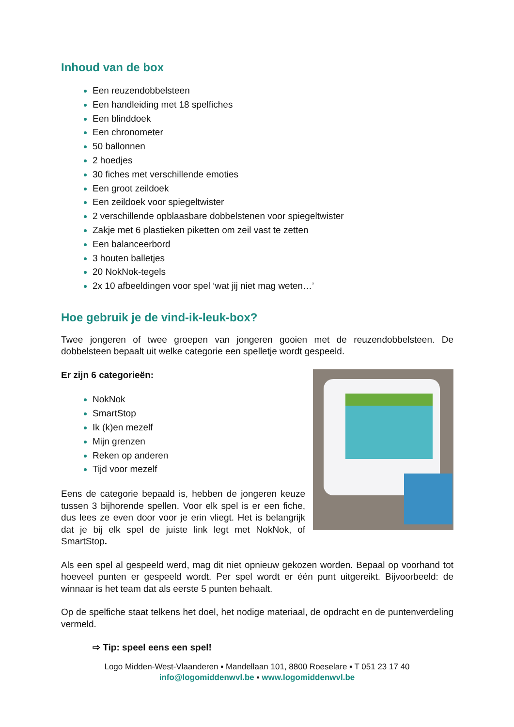Inhoud van de box
Een reuzendobbelsteen
Een handleiding met 18 spelfiches
Een blinddoek
Een chronometer
50 ballonnen
2 hoedjes
30 fiches met verschillende emoties
Een groot zeildoek
Een zeildoek voor spiegeltwister
2 verschillende opblaasbare dobbelstenen voor spiegeltwister
Zakje met 6 plastieken piketten om zeil vast te zetten
Een balanceerbord
3 houten balletjes
20 NokNok-tegels
2x 10 afbeeldingen voor spel ‘wat jij niet mag weten…’
Hoe gebruik je de vind-ik-leuk-box?
Twee jongeren of twee groepen van jongeren gooien met de reuzendobbelsteen. De dobbelsteen bepaalt uit welke categorie een spelletje wordt gespeeld.
Er zijn 6 categorieën:
NokNok
SmartStop
Ik (k)en mezelf
Mijn grenzen
Reken op anderen
Tijd voor mezelf
Eens de categorie bepaald is, hebben de jongeren keuze tussen 3 bijhorende spellen. Voor elk spel is er een fiche, dus lees ze even door voor je erin vliegt. Het is belangrijk dat je bij elk spel de juiste link legt met NokNok, of SmartStop.
Als een spel al gespeeld werd, mag dit niet opnieuw gekozen worden. Bepaal op voorhand tot hoeveel punten er gespeeld wordt. Per spel wordt er één punt uitgereikt. Bijvoorbeeld: de winnaar is het team dat als eerste 5 punten behaalt.
Op de spelfiche staat telkens het doel, het nodige materiaal, de opdracht en de puntenverdeling vermeld.
⇨ Tip: speel eens een spel!
Logo Midden-West-Vlaanderen ▪ Mandellaan 101, 8800 Roeselare ▪ T 051 23 17 40
info@logomiddenwvl.be ▪ www.logomiddenwvl.be